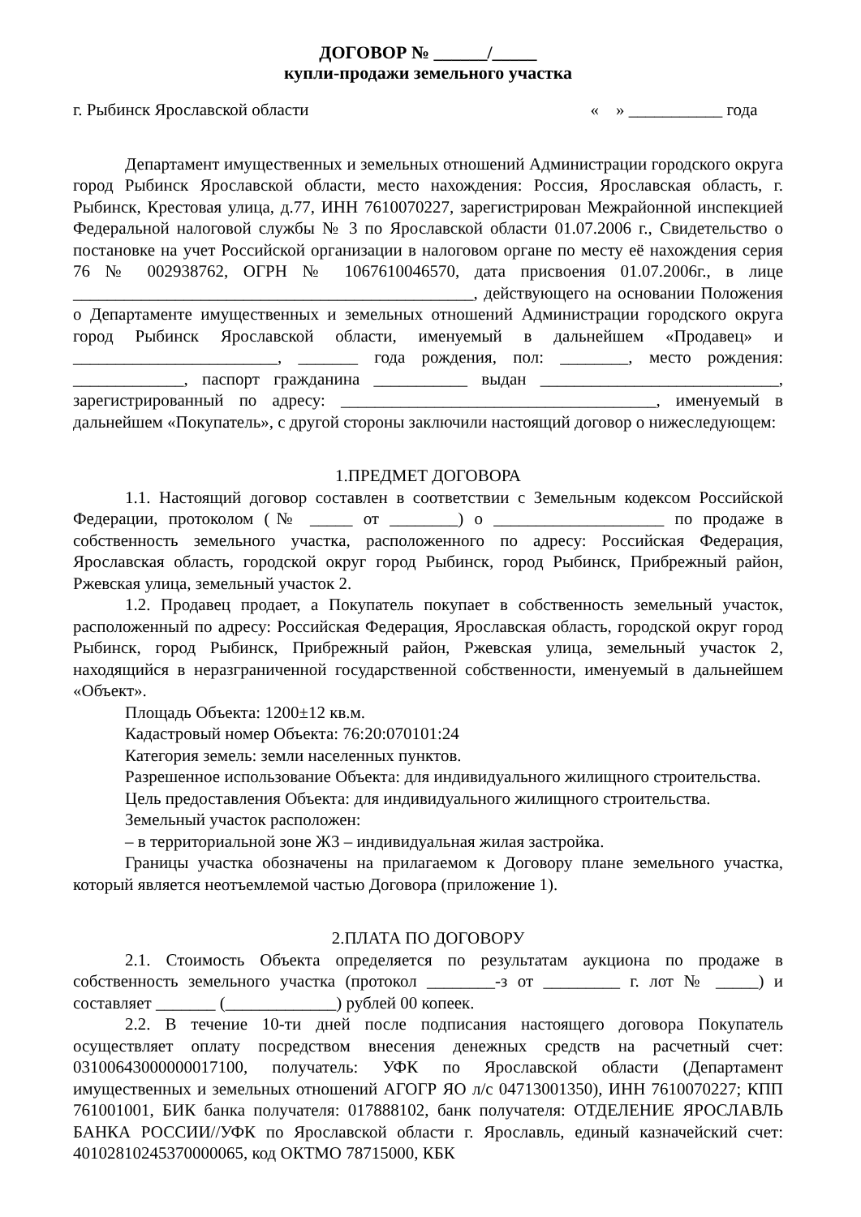ДОГОВОР № ______/_____
купли-продажи земельного участка
г. Рыбинск Ярославской области « » ___________ года
Департамент имущественных и земельных отношений Администрации городского округа город Рыбинск Ярославской области, место нахождения: Россия, Ярославская область, г. Рыбинск, Крестовая улица, д.77, ИНН 7610070227, зарегистрирован Межрайонной инспекцией Федеральной налоговой службы № 3 по Ярославской области 01.07.2006 г., Свидетельство о постановке на учет Российской организации в налоговом органе по месту её нахождения серия 76 № 002938762, ОГРН № 1067610046570, дата присвоения 01.07.2006г., в лице _______________________________________________, действующего на основании Положения о Департаменте имущественных и земельных отношений Администрации городского округа город Рыбинск Ярославской области, именуемый в дальнейшем «Продавец» и ________________________, _______ года рождения, пол: ________, место рождения: _____________, паспорт гражданина ___________ выдан ____________________________, зарегистрированный по адресу: _____________________________________, именуемый в дальнейшем «Покупатель», с другой стороны заключили настоящий договор о нижеследующем:
1.ПРЕДМЕТ ДОГОВОРА
1.1. Настоящий договор составлен в соответствии с Земельным кодексом Российской Федерации, протоколом (№ _____ от ________) о ____________________ по продаже в собственность земельного участка, расположенного по адресу: Российская Федерация, Ярославская область, городской округ город Рыбинск, город Рыбинск, Прибрежный район, Ржевская улица, земельный участок 2.
1.2. Продавец продает, а Покупатель покупает в собственность земельный участок, расположенный по адресу: Российская Федерация, Ярославская область, городской округ город Рыбинск, город Рыбинск, Прибрежный район, Ржевская улица, земельный участок 2, находящийся в неразграниченной государственной собственности, именуемый в дальнейшем «Объект».
Площадь Объекта: 1200±12 кв.м.
Кадастровый номер Объекта: 76:20:070101:24
Категория земель: земли населенных пунктов.
Разрешенное использование Объекта: для индивидуального жилищного строительства.
Цель предоставления Объекта: для индивидуального жилищного строительства.
Земельный участок расположен:
– в территориальной зоне Ж3 – индивидуальная жилая застройка.
Границы участка обозначены на прилагаемом к Договору плане земельного участка, который является неотъемлемой частью Договора (приложение 1).
2.ПЛАТА ПО ДОГОВОРУ
2.1. Стоимость Объекта определяется по результатам аукциона по продаже в собственность земельного участка (протокол ________-з от _________ г. лот № _____) и составляет _______ (_____________) рублей 00 копеек.
2.2. В течение 10-ти дней после подписания настоящего договора Покупатель осуществляет оплату посредством внесения денежных средств на расчетный счет: 03100643000000017100, получатель: УФК по Ярославской области (Департамент имущественных и земельных отношений АГОГР ЯО л/с 04713001350), ИНН 7610070227; КПП 761001001, БИК банка получателя: 017888102, банк получателя: ОТДЕЛЕНИЕ ЯРОСЛАВЛЬ БАНКА РОССИИ//УФК по Ярославской области г. Ярославль, единый казначейский счет: 40102810245370000065, код ОКТМО 78715000, КБК